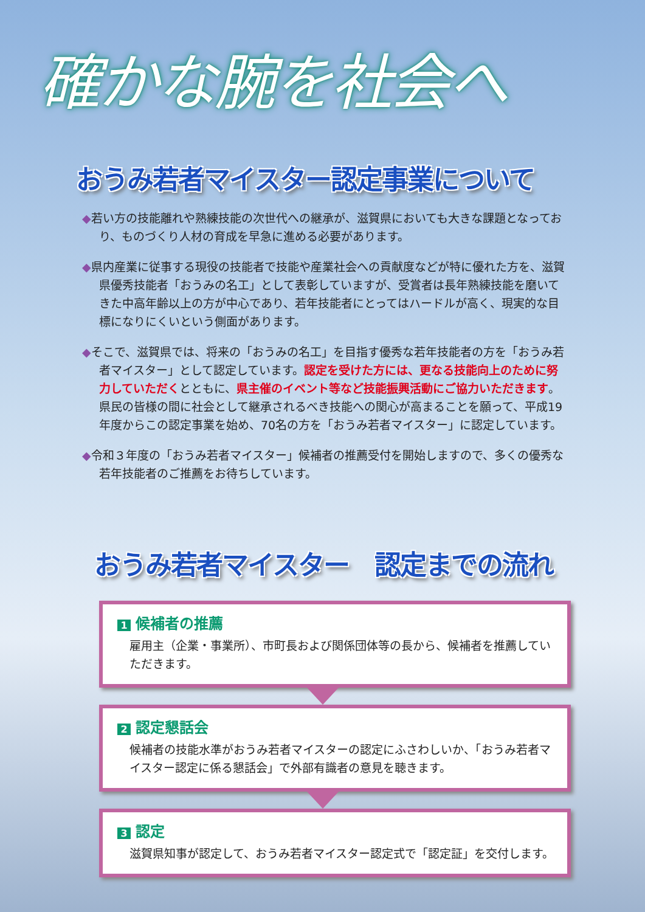確かな腕を社会へ
おうみ若者マイスター認定事業について
◆若い方の技能離れや熟練技能の次世代への継承が、滋賀県においても大きな課題となっており、ものづくり人材の育成を早急に進める必要があります。
◆県内産業に従事する現役の技能者で技能や産業社会への貢献度などが特に優れた方を、滋賀県優秀技能者「おうみの名工」として表彰していますが、受賞者は長年熟練技能を磨いてきた中高年齢以上の方が中心であり、若年技能者にとってはハードルが高く、現実的な目標になりにくいという側面があります。
◆そこで、滋賀県では、将来の「おうみの名工」を目指す優秀な若年技能者の方を「おうみ若者マイスター」として認定しています。認定を受けた方には、更なる技能向上のために努力していただくとともに、県主催のイベント等など技能振興活動にご協力いただきます。県民の皆様の間に社会として継承されるべき技能への関心が高まることを願って、平成19年度からこの認定事業を始め、70名の方を「おうみ若者マイスター」に認定しています。
◆令和３年度の「おうみ若者マイスター」候補者の推薦受付を開始しますので、多くの優秀な若年技能者のご推薦をお待ちしています。
おうみ若者マイスター　認定までの流れ
1 候補者の推薦
雇用主（企業・事業所）、市町長および関係団体等の長から、候補者を推薦していただきます。
2 認定懇話会
候補者の技能水準がおうみ若者マイスターの認定にふさわしいか、「おうみ若者マイスター認定に係る懇話会」で外部有識者の意見を聴きます。
3 認定
滋賀県知事が認定して、おうみ若者マイスター認定式で「認定証」を交付します。